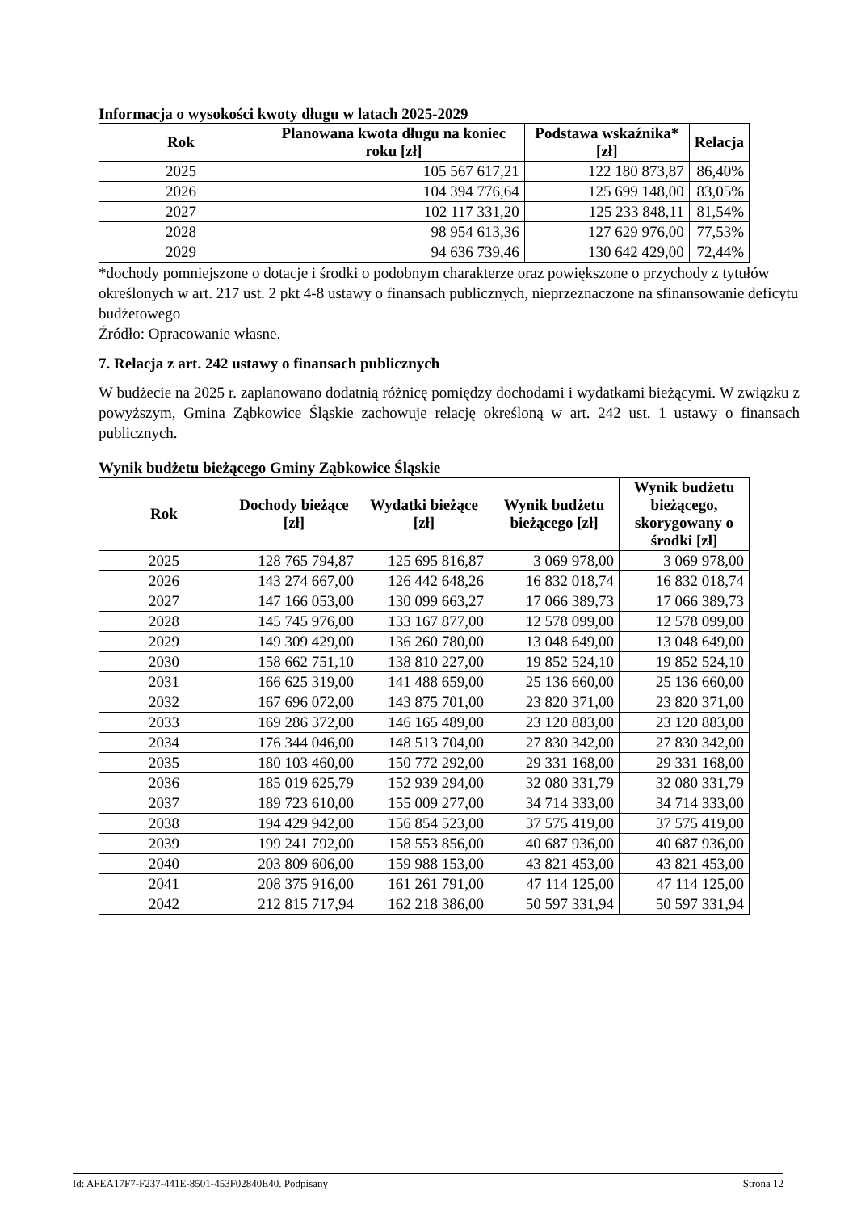Informacja o wysokości kwoty długu w latach 2025-2029
| Rok | Planowana kwota długu na koniec roku [zł] | Podstawa wskaźnika* [zł] | Relacja |
| --- | --- | --- | --- |
| 2025 | 105 567 617,21 | 122 180 873,87 | 86,40% |
| 2026 | 104 394 776,64 | 125 699 148,00 | 83,05% |
| 2027 | 102 117 331,20 | 125 233 848,11 | 81,54% |
| 2028 | 98 954 613,36 | 127 629 976,00 | 77,53% |
| 2029 | 94 636 739,46 | 130 642 429,00 | 72,44% |
*dochody pomniejszone o dotacje i środki o podobnym charakterze oraz powiększone o przychody z tytułów określonych w art. 217 ust. 2 pkt 4-8 ustawy o finansach publicznych, nieprzeznaczone na sfinansowanie deficytu budżetowego
Źródło: Opracowanie własne.
7. Relacja z art. 242 ustawy o finansach publicznych
W budżecie na 2025 r. zaplanowano dodatnią różnicę pomiędzy dochodami i wydatkami bieżącymi. W związku z powyższym, Gmina Ząbkowice Śląskie zachowuje relację określoną w art. 242 ust. 1 ustawy o finansach publicznych.
Wynik budżetu bieżącego Gminy Ząbkowice Śląskie
| Rok | Dochody bieżące [zł] | Wydatki bieżące [zł] | Wynik budżetu bieżącego [zł] | Wynik budżetu bieżącego, skorygowany o środki [zł] |
| --- | --- | --- | --- | --- |
| 2025 | 128 765 794,87 | 125 695 816,87 | 3 069 978,00 | 3 069 978,00 |
| 2026 | 143 274 667,00 | 126 442 648,26 | 16 832 018,74 | 16 832 018,74 |
| 2027 | 147 166 053,00 | 130 099 663,27 | 17 066 389,73 | 17 066 389,73 |
| 2028 | 145 745 976,00 | 133 167 877,00 | 12 578 099,00 | 12 578 099,00 |
| 2029 | 149 309 429,00 | 136 260 780,00 | 13 048 649,00 | 13 048 649,00 |
| 2030 | 158 662 751,10 | 138 810 227,00 | 19 852 524,10 | 19 852 524,10 |
| 2031 | 166 625 319,00 | 141 488 659,00 | 25 136 660,00 | 25 136 660,00 |
| 2032 | 167 696 072,00 | 143 875 701,00 | 23 820 371,00 | 23 820 371,00 |
| 2033 | 169 286 372,00 | 146 165 489,00 | 23 120 883,00 | 23 120 883,00 |
| 2034 | 176 344 046,00 | 148 513 704,00 | 27 830 342,00 | 27 830 342,00 |
| 2035 | 180 103 460,00 | 150 772 292,00 | 29 331 168,00 | 29 331 168,00 |
| 2036 | 185 019 625,79 | 152 939 294,00 | 32 080 331,79 | 32 080 331,79 |
| 2037 | 189 723 610,00 | 155 009 277,00 | 34 714 333,00 | 34 714 333,00 |
| 2038 | 194 429 942,00 | 156 854 523,00 | 37 575 419,00 | 37 575 419,00 |
| 2039 | 199 241 792,00 | 158 553 856,00 | 40 687 936,00 | 40 687 936,00 |
| 2040 | 203 809 606,00 | 159 988 153,00 | 43 821 453,00 | 43 821 453,00 |
| 2041 | 208 375 916,00 | 161 261 791,00 | 47 114 125,00 | 47 114 125,00 |
| 2042 | 212 815 717,94 | 162 218 386,00 | 50 597 331,94 | 50 597 331,94 |
Id: AFEA17F7-F237-441E-8501-453F02840E40. Podpisany Strona 12